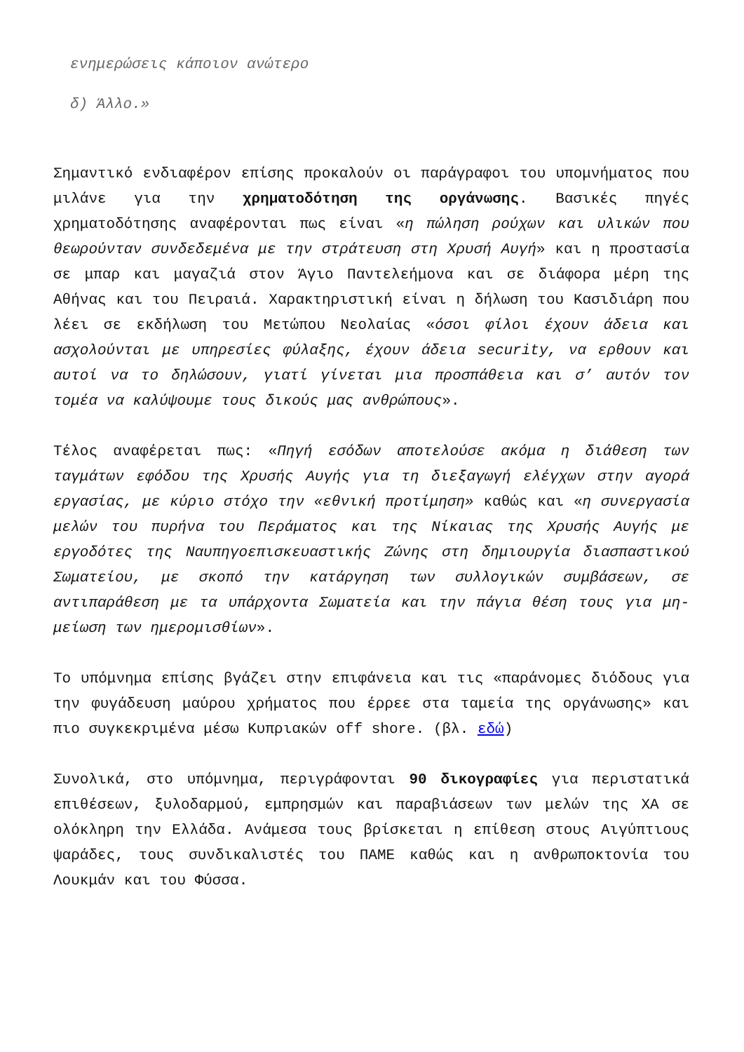ενημερώσεις κάποιον ανώτερο
δ) Άλλο.»
Σημαντικό ενδιαφέρον επίσης προκαλούν οι παράγραφοι του υπομνήματος που μιλάνε για την χρηματοδότηση της οργάνωσης. Βασικές πηγές χρηματοδότησης αναφέρονται πως είναι «η πώληση ρούχων και υλικών που θεωρούνταν συνδεδεμένα με την στράτευση στη Χρυσή Αυγή» και η προστασία σε μπαρ και μαγαζιά στον Άγιο Παντελεήμονα και σε διάφορα μέρη της Αθήνας και του Πειραιά. Χαρακτηριστική είναι η δήλωση του Κασιδιάρη που λέει σε εκδήλωση του Μετώπου Νεολαίας «όσοι φίλοι έχουν άδεια και ασχολούνται με υπηρεσίες φύλαξης, έχουν άδεια security, να ερθουν και αυτοί να το δηλώσουν, γιατί γίνεται μια προσπάθεια και σ’ αυτόν τον τομέα να καλύψουμε τους δικούς μας ανθρώπους».
Τέλος αναφέρεται πως: «Πηγή εσόδων αποτελούσε ακόμα η διάθεση των ταγμάτων εφόδου της Χρυσής Αυγής για τη διεξαγωγή ελέγχων στην αγορά εργασίας, με κύριο στόχο την «εθνική προτίμηση» καθώς και «η συνεργασία μελών του πυρήνα του Περάματος και της Νίκαιας της Χρυσής Αυγής με εργοδότες της Ναυπηγοεπισκευαστικής Ζώνης στη δημιουργία διασπαστικού Σωματείου, με σκοπό την κατάργηση των συλλογικών συμβάσεων, σε αντιπαράθεση με τα υπάρχοντα Σωματεία και την πάγια θέση τους για μη-μείωση των ημερομισθίων».
Το υπόμνημα επίσης βγάζει στην επιφάνεια και τις «παράνομες διόδους για την φυγάδευση μαύρου χρήματος που έρρεε στα ταμεία της οργάνωσης» και πιο συγκεκριμένα μέσω Κυπριακών off shore. (βλ. εδώ)
Συνολικά, στο υπόμνημα, περιγράφονται 90 δικογραφίες για περιστατικά επιθέσεων, ξυλοδαρμού, εμπρησμών και παραβιάσεων των μελών της ΧΑ σε ολόκληρη την Ελλάδα. Ανάμεσα τους βρίσκεται η επίθεση στους Αιγύπτιους ψαράδες, τους συνδικαλιστές του ΠΑΜΕ καθώς και η ανθρωποκτονία του Λουκμάν και του Φύσσα.